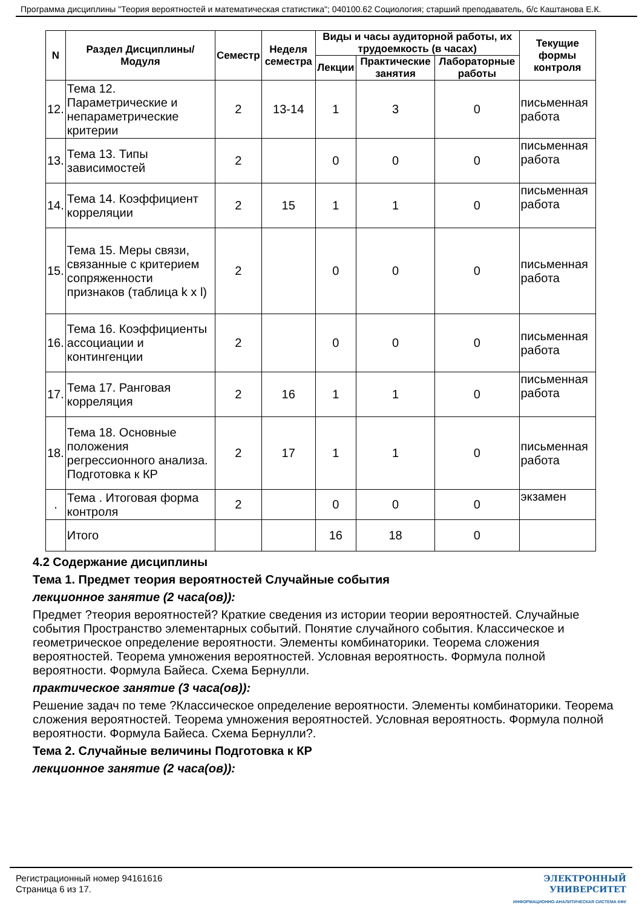Программа дисциплины "Теория вероятностей и математическая статистика"; 040100.62 Социология; старший преподаватель, б/с Каштанова Е.К.
| N | Раздел Дисциплины/ Модуля | Семестр | Неделя семестра | Виды и часы аудиторной работы, их трудоемкость (в часах) | | | Текущие формы контроля |
| --- | --- | --- | --- | --- | --- | --- | --- |
| | | | | Лекции | Практические занятия | Лабораторные работы | |
| 12. | Тема 12. Параметрические и непараметрические критерии | 2 | 13-14 | 1 | 3 | 0 | письменная работа |
| 13. | Тема 13. Типы зависимостей | 2 | | 0 | 0 | 0 | письменная работа |
| 14. | Тема 14. Коэффициент корреляции | 2 | 15 | 1 | 1 | 0 | письменная работа |
| 15. | Тема 15. Меры связи, связанные с критерием сопряженности признаков (таблица k x l) | 2 | | 0 | 0 | 0 | письменная работа |
| 16. | Тема 16. Коэффициенты ассоциации и контингенции | 2 | | 0 | 0 | 0 | письменная работа |
| 17. | Тема 17. Ранговая корреляция | 2 | 16 | 1 | 1 | 0 | письменная работа |
| 18. | Тема 18. Основные положения регрессионного анализа. Подготовка к КР | 2 | 17 | 1 | 1 | 0 | письменная работа |
| . | Тема . Итоговая форма контроля | 2 | | 0 | 0 | 0 | экзамен |
| | Итого | | | 16 | 18 | 0 | |
4.2 Содержание дисциплины
Тема 1. Предмет теория вероятностей Случайные события
лекционное занятие (2 часа(ов)):
Предмет ?теория вероятностей? Краткие сведения из истории теории вероятностей. Случайные события Пространство элементарных событий. Понятие случайного события. Классическое и геометрическое определение вероятности. Элементы комбинаторики. Теорема сложения вероятностей. Теорема умножения вероятностей. Условная вероятность. Формула полной вероятности. Формула Байеса. Схема Бернулли.
практическое занятие (3 часа(ов)):
Решение задач по теме ?Классическое определение вероятности. Элементы комбинаторики. Теорема сложения вероятностей. Теорема умножения вероятностей. Условная вероятность. Формула полной вероятности. Формула Байеса. Схема Бернулли?.
Тема 2. Случайные величины Подготовка к КР
лекционное занятие (2 часа(ов)):
Регистрационный номер 94161616
Страница 6 из 17.
ЭЛЕКТРОННЫЙ
УНИВЕРСИТЕТ
ИНФОРМАЦИОННО-АНАЛИТИЧЕСКАЯ СИСТЕМА КФУ